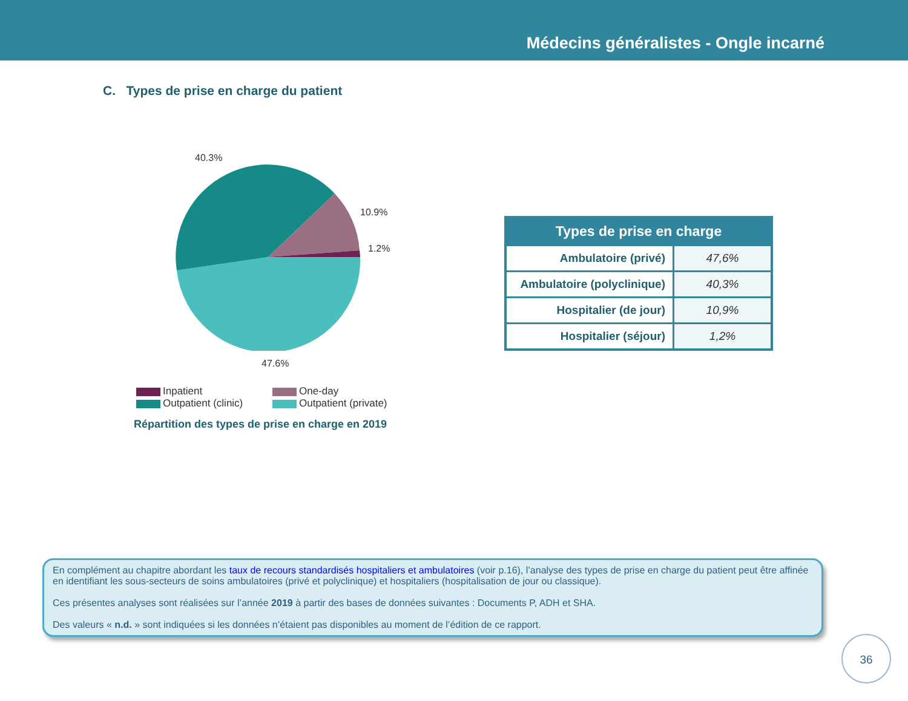Médecins généralistes - Ongle incarné
C. Types de prise en charge du patient
40.3%
10.9%
1.2%
47.6%
Inpatient
One-day
Outpatient (clinic)
Outpatient (private)
Répartition des types de prise en charge en 2019
| Types de prise en charge | |
| --- | --- |
| Ambulatoire (privé) | 47,6% |
| Ambulatoire (polyclinique) | 40,3% |
| Hospitalier (de jour) | 10,9% |
| Hospitalier (séjour) | 1,2% |
En complément au chapitre abordant les taux de recours standardisés hospitaliers et ambulatoires (voir p.16), l’analyse des types de prise en charge du patient peut être affinée en identifiant les sous-secteurs de soins ambulatoires (privé et polyclinique) et hospitaliers (hospitalisation de jour ou classique).
Ces présentes analyses sont réalisées sur l’année 2019 à partir des bases de données suivantes : Documents P, ADH et SHA.
Des valeurs « n.d. » sont indiquées si les données n’étaient pas disponibles au moment de l’édition de ce rapport.
36